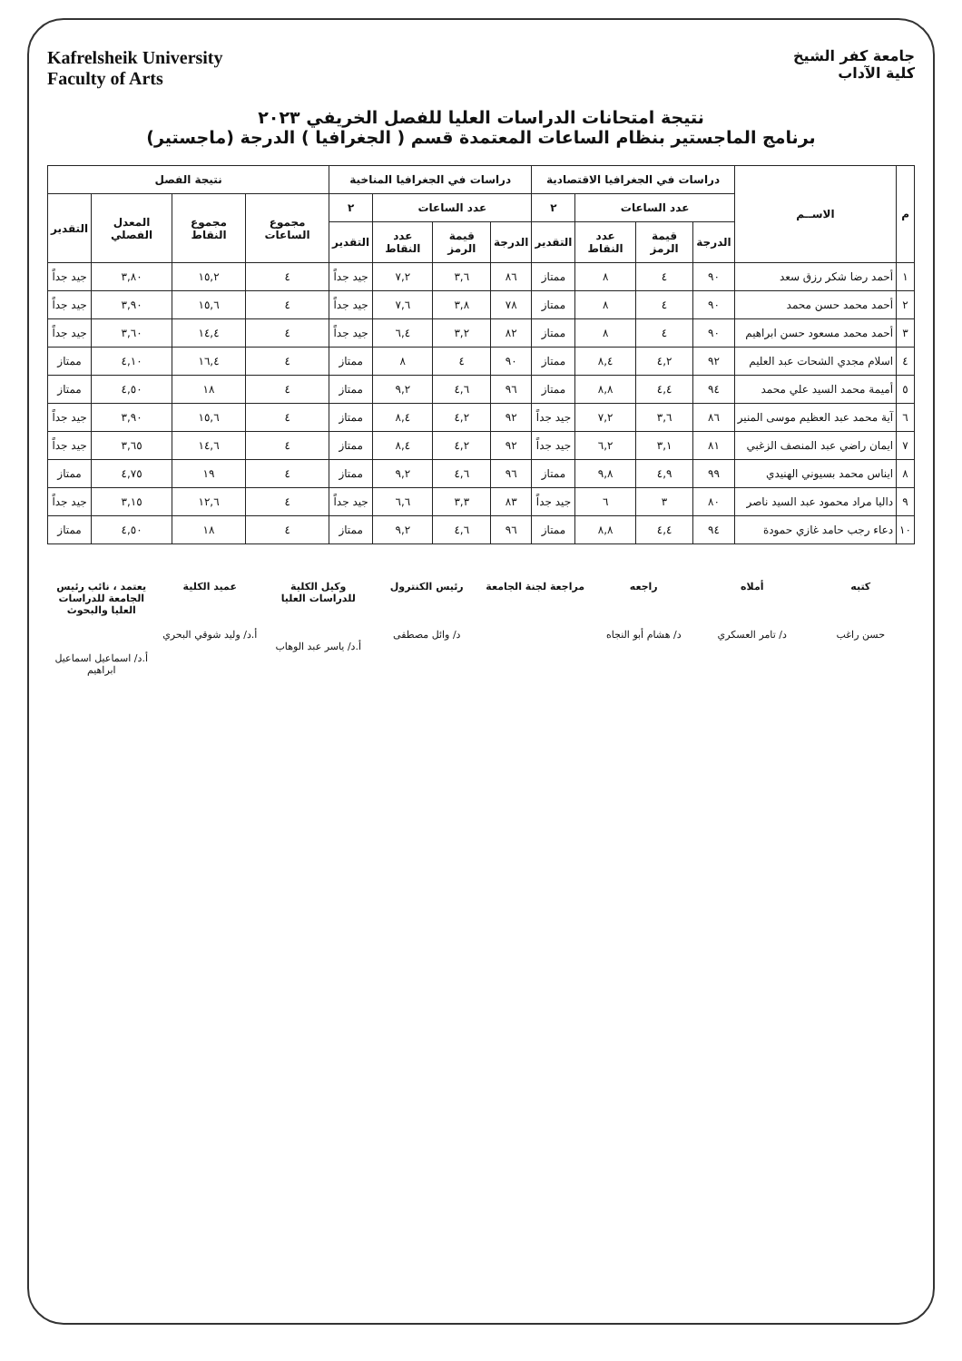Kafrelsheik University
Faculty of Arts
جامعة كفر الشيخ
كلية الآداب
نتيجة امتحانات الدراسات العليا للفصل الخريفي ٢٠٢٣
برنامج الماجستير بنظام الساعات المعتمدة قسم ( الجغرافيا ) الدرجة (ماجستير)
| م | الاســم | دراسات في الجغرافيا الاقتصادية | | | | دراسات في الجغرافيا المناخية | | | | نتيجة الفصل | | | |
| --- | --- | --- | --- | --- | --- | --- | --- | --- | --- | --- | --- | --- | --- |
| | | عدد الساعات | | | ٢ | عدد الساعات | | | ٢ | مجموع الساعات | مجموع النقاط | المعدل الفصلي | التقدير |
| | | الدرجة | قيمة الرمز | عدد النقاط | التقدير | الدرجة | قيمة الرمز | عدد النقاط | التقدير | | | | |
| ١ | أحمد رضا شكر رزق سعد | ٩٠ | ٤ | ٨ | ممتاز | ٨٦ | ٣,٦ | ٧,٢ | جيد جداً | ٤ | ١٥,٢ | ٣,٨٠ | جيد جداً |
| ٢ | أحمد محمد حسن محمد | ٩٠ | ٤ | ٨ | ممتاز | ٧٨ | ٣,٨ | ٧,٦ | جيد جداً | ٤ | ١٥,٦ | ٣,٩٠ | جيد جداً |
| ٣ | أحمد محمد مسعود حسن ابراهيم | ٩٠ | ٤ | ٨ | ممتاز | ٨٢ | ٣,٢ | ٦,٤ | جيد جداً | ٤ | ١٤,٤ | ٣,٦٠ | جيد جداً |
| ٤ | اسلام مجدي الشحات عبد العليم | ٩٢ | ٤,٢ | ٨,٤ | ممتاز | ٩٠ | ٤ | ٨ | ممتاز | ٤ | ١٦,٤ | ٤,١٠ | ممتاز |
| ٥ | أميمة محمد السيد علي محمد | ٩٤ | ٤,٤ | ٨,٨ | ممتاز | ٩٦ | ٤,٦ | ٩,٢ | ممتاز | ٤ | ١٨ | ٤,٥٠ | ممتاز |
| ٦ | آية محمد عبد العظيم موسى المنير | ٨٦ | ٣,٦ | ٧,٢ | جيد جداً | ٩٢ | ٤,٢ | ٨,٤ | ممتاز | ٤ | ١٥,٦ | ٣,٩٠ | جيد جداً |
| ٧ | ايمان راضي عبد المنصف الزغبي | ٨١ | ٣,١ | ٦,٢ | جيد جداً | ٩٢ | ٤,٢ | ٨,٤ | ممتاز | ٤ | ١٤,٦ | ٣,٦٥ | جيد جداً |
| ٨ | ايناس محمد بسيوني الهنيدي | ٩٩ | ٤,٩ | ٩,٨ | ممتاز | ٩٦ | ٤,٦ | ٩,٢ | ممتاز | ٤ | ١٩ | ٤,٧٥ | ممتاز |
| ٩ | داليا مراد محمود عبد السيد ناصر | ٨٠ | ٣ | ٦ | جيد جداً | ٨٣ | ٣,٣ | ٦,٦ | جيد جداً | ٤ | ١٢,٦ | ٣,١٥ | جيد جداً |
| ١٠ | دعاء رجب حامد غازي حمودة | ٩٤ | ٤,٤ | ٨,٨ | ممتاز | ٩٦ | ٤,٦ | ٩,٢ | ممتاز | ٤ | ١٨ | ٤,٥٠ | ممتاز |
كتبه
حسن راغب
أملاه
د/ تامر العسكري
راجعه
د/ هشام أبو النجاه
مراجعة لجنة الجامعة رئيس الكنترول
د/ وائل مصطفى
وكيل الكلية للدراسات العليا
أ.د/ ياسر عبد الوهاب
عميد الكلية
أ.د/ وليد شوقي البحري
يعتمد ، نائب رئيس الجامعة للدراسات العليا والبحوث
أ.د/ اسماعيل اسماعيل ابراهيم